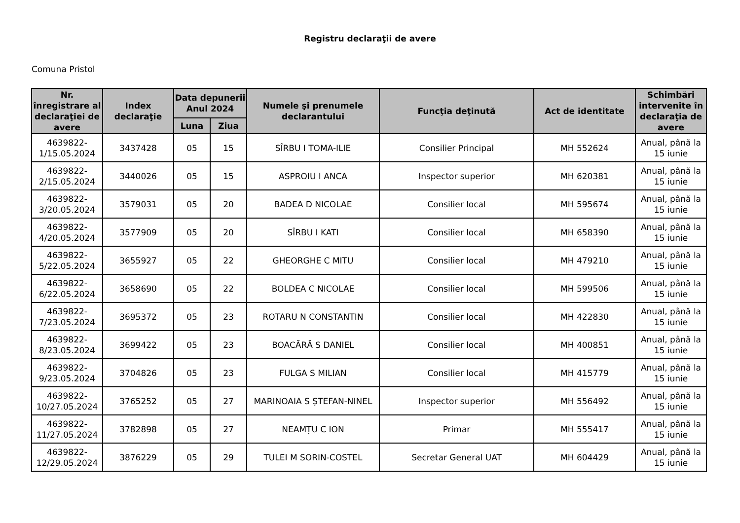Registru declaraţii de avere
Comuna Pristol
| Nr. înregistrare al declaraţiei de avere | Index declaraţie | Data depunerii Anul 2024 | | Numele şi prenumele declarantului | Funcţia deţinută | Act de identitate | Schimbări intervenite în declaraţia de avere |
| --- | --- | --- | --- | --- | --- | --- | --- |
| | | Luna | Ziua | | | | |
| 4639822-1/15.05.2024 | 3437428 | 05 | 15 | SÎRBU I TOMA-ILIE | Consilier Principal | MH 552624 | Anual, până la 15 iunie |
| 4639822-2/15.05.2024 | 3440026 | 05 | 15 | ASPROIU I ANCA | Inspector superior | MH 620381 | Anual, până la 15 iunie |
| 4639822-3/20.05.2024 | 3579031 | 05 | 20 | BADEA D NICOLAE | Consilier local | MH 595674 | Anual, până la 15 iunie |
| 4639822-4/20.05.2024 | 3577909 | 05 | 20 | SÎRBU I KATI | Consilier local | MH 658390 | Anual, până la 15 iunie |
| 4639822-5/22.05.2024 | 3655927 | 05 | 22 | GHEORGHE C MITU | Consilier local | MH 479210 | Anual, până la 15 iunie |
| 4639822-6/22.05.2024 | 3658690 | 05 | 22 | BOLDEA C NICOLAE | Consilier local | MH 599506 | Anual, până la 15 iunie |
| 4639822-7/23.05.2024 | 3695372 | 05 | 23 | ROTARU N CONSTANTIN | Consilier local | MH 422830 | Anual, până la 15 iunie |
| 4639822-8/23.05.2024 | 3699422 | 05 | 23 | BOACĂRĂ S DANIEL | Consilier local | MH 400851 | Anual, până la 15 iunie |
| 4639822-9/23.05.2024 | 3704826 | 05 | 23 | FULGA S MILIAN | Consilier local | MH 415779 | Anual, până la 15 iunie |
| 4639822-10/27.05.2024 | 3765252 | 05 | 27 | MARINOAIA S ȘTEFAN-NINEL | Inspector superior | MH 556492 | Anual, până la 15 iunie |
| 4639822-11/27.05.2024 | 3782898 | 05 | 27 | NEAMȚU C ION | Primar | MH 555417 | Anual, până la 15 iunie |
| 4639822-12/29.05.2024 | 3876229 | 05 | 29 | TULEI M SORIN-COSTEL | Secretar General UAT | MH 604429 | Anual, până la 15 iunie |